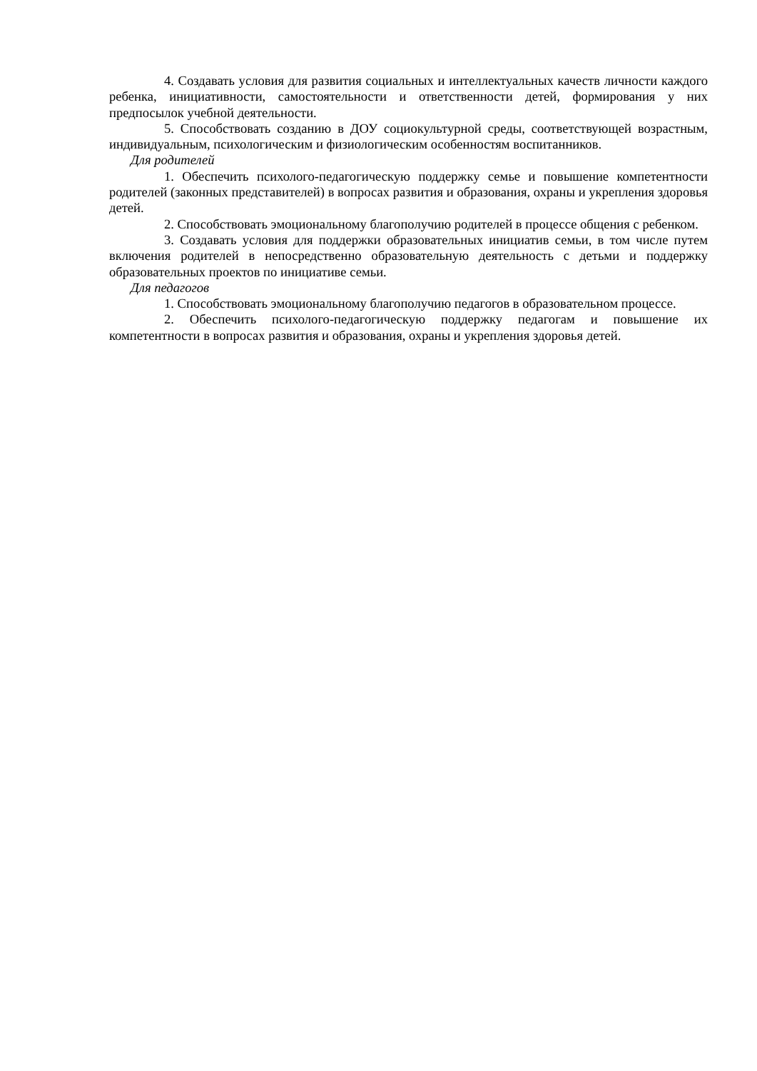4. Создавать условия для развития социальных и интеллектуальных качеств личности каждого ребенка, инициативности, самостоятельности и ответственности детей, формирования у них предпосылок учебной деятельности.
5. Способствовать созданию в ДОУ социокультурной среды, соответствующей возрастным, индивидуальным, психологическим и физиологическим особенностям воспитанников.
Для родителей
1. Обеспечить психолого-педагогическую поддержку семье и повышение компетентности родителей (законных представителей) в вопросах развития и образования, охраны и укрепления здоровья детей.
2. Способствовать эмоциональному благополучию родителей в процессе общения с ребенком.
3. Создавать условия для поддержки образовательных инициатив семьи, в том числе путем включения родителей в непосредственно образовательную деятельность с детьми и поддержку образовательных проектов по инициативе семьи.
Для педагогов
1. Способствовать эмоциональному благополучию педагогов в образовательном процессе.
2. Обеспечить психолого-педагогическую поддержку педагогам и повышение их компетентности в вопросах развития и образования, охраны и укрепления здоровья детей.